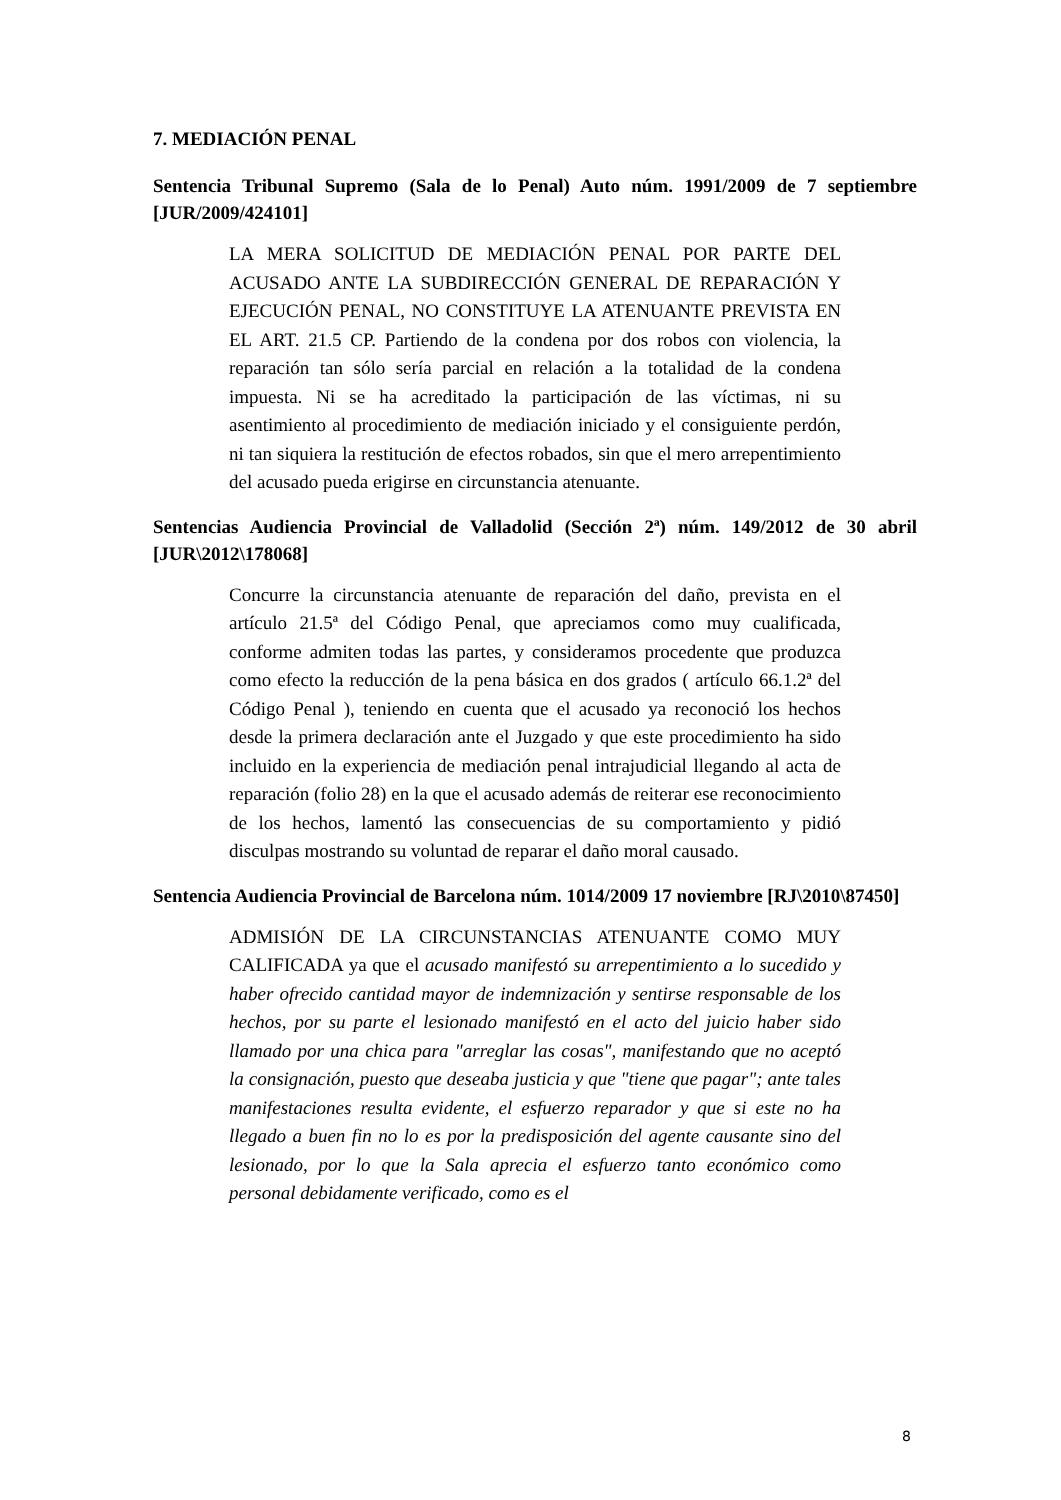7. MEDIACIÓN PENAL
Sentencia Tribunal Supremo (Sala de lo Penal) Auto núm. 1991/2009 de 7 septiembre [JUR/2009/424101]
LA MERA SOLICITUD DE MEDIACIÓN PENAL POR PARTE DEL ACUSADO ANTE LA SUBDIRECCIÓN GENERAL DE REPARACIÓN Y EJECUCIÓN PENAL, NO CONSTITUYE LA ATENUANTE PREVISTA EN EL ART. 21.5 CP. Partiendo de la condena por dos robos con violencia, la reparación tan sólo sería parcial en relación a la totalidad de la condena impuesta. Ni se ha acreditado la participación de las víctimas, ni su asentimiento al procedimiento de mediación iniciado y el consiguiente perdón, ni tan siquiera la restitución de efectos robados, sin que el mero arrepentimiento del acusado pueda erigirse en circunstancia atenuante.
Sentencias Audiencia Provincial de Valladolid (Sección 2ª) núm. 149/2012 de 30 abril [JUR\2012\178068]
Concurre la circunstancia atenuante de reparación del daño, prevista en el artículo 21.5ª del Código Penal, que apreciamos como muy cualificada, conforme admiten todas las partes, y consideramos procedente que produzca como efecto la reducción de la pena básica en dos grados ( artículo 66.1.2ª del Código Penal ), teniendo en cuenta que el acusado ya reconoció los hechos desde la primera declaración ante el Juzgado y que este procedimiento ha sido incluido en la experiencia de mediación penal intrajudicial llegando al acta de reparación (folio 28) en la que el acusado además de reiterar ese reconocimiento de los hechos, lamentó las consecuencias de su comportamiento y pidió disculpas mostrando su voluntad de reparar el daño moral causado.
Sentencia Audiencia Provincial de Barcelona núm. 1014/2009 17 noviembre [RJ\2010\87450]
ADMISIÓN DE LA CIRCUNSTANCIAS ATENUANTE COMO MUY CALIFICADA ya que el acusado manifestó su arrepentimiento a lo sucedido y haber ofrecido cantidad mayor de indemnización y sentirse responsable de los hechos, por su parte el lesionado manifestó en el acto del juicio haber sido llamado por una chica para "arreglar las cosas", manifestando que no aceptó la consignación, puesto que deseaba justicia y que "tiene que pagar"; ante tales manifestaciones resulta evidente, el esfuerzo reparador y que si este no ha llegado a buen fin no lo es por la predisposición del agente causante sino del lesionado, por lo que la Sala aprecia el esfuerzo tanto económico como personal debidamente verificado, como es el
8